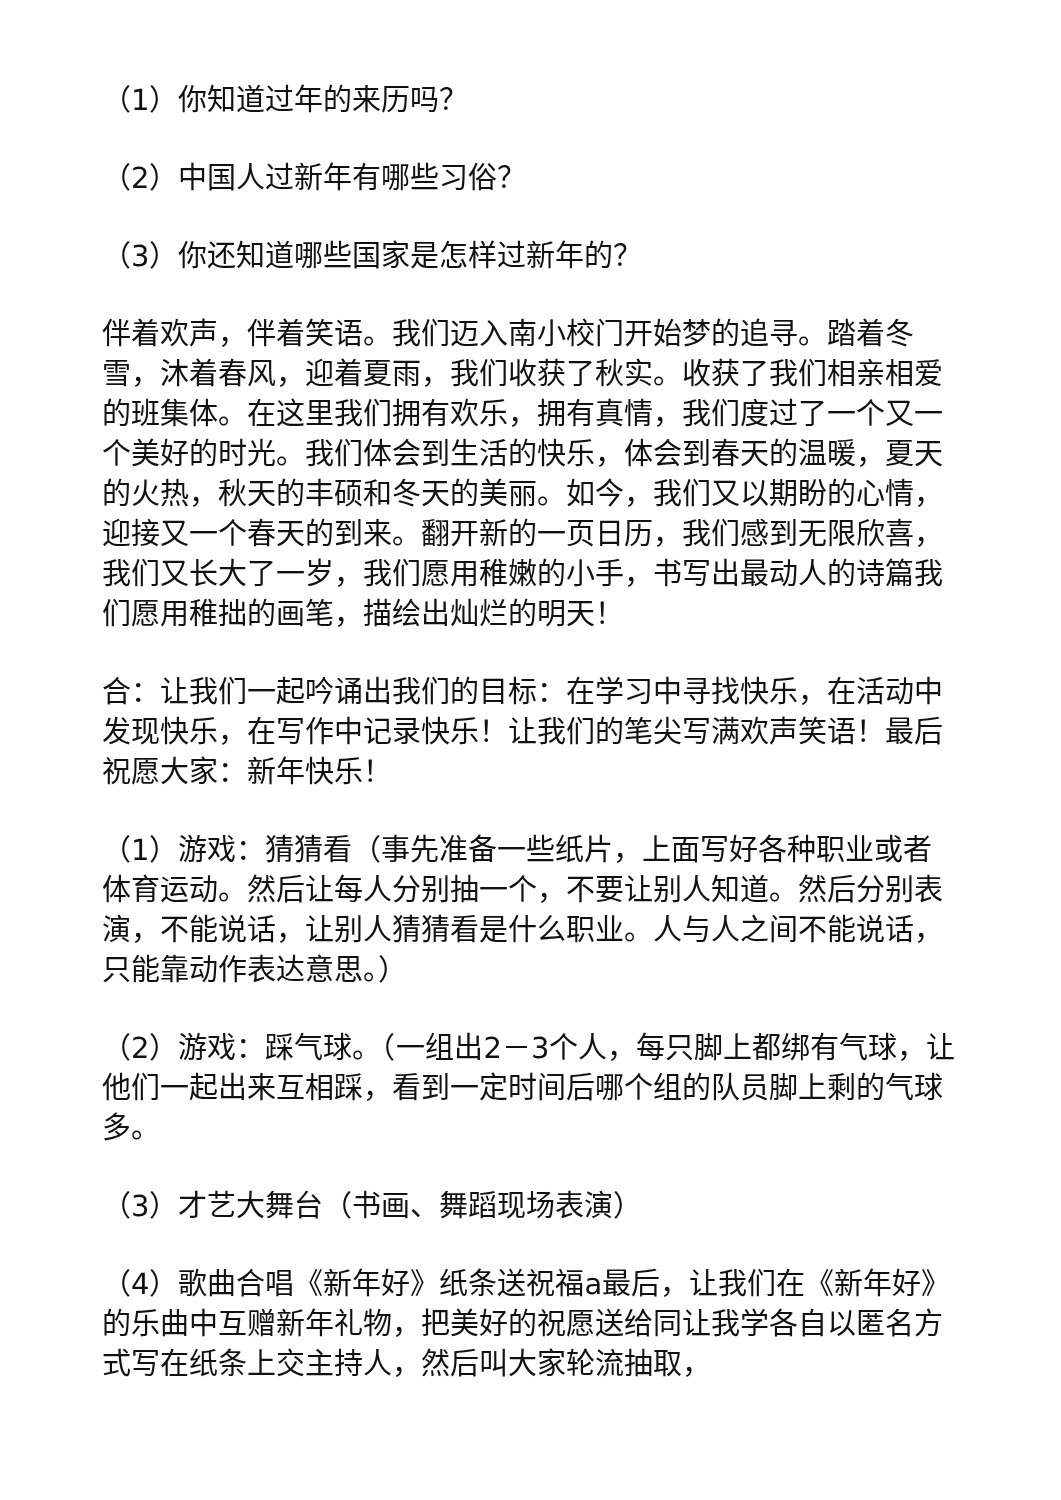（1）你知道过年的来历吗？
（2）中国人过新年有哪些习俗？
（3）你还知道哪些国家是怎样过新年的？
伴着欢声，伴着笑语。我们迈入南小校门开始梦的追寻。踏着冬雪，沐着春风，迎着夏雨，我们收获了秋实。收获了我们相亲相爱的班集体。在这里我们拥有欢乐，拥有真情，我们度过了一个又一个美好的时光。我们体会到生活的快乐，体会到春天的温暖，夏天的火热，秋天的丰硕和冬天的美丽。如今，我们又以期盼的心情，迎接又一个春天的到来。翻开新的一页日历，我们感到无限欣喜，我们又长大了一岁，我们愿用稚嫩的小手，书写出最动人的诗篇我们愿用稚拙的画笔，描绘出灿烂的明天！
合：让我们一起吟诵出我们的目标：在学习中寻找快乐，在活动中发现快乐，在写作中记录快乐！让我们的笔尖写满欢声笑语！最后祝愿大家：新年快乐！
（1）游戏：猜猜看（事先准备一些纸片，上面写好各种职业或者体育运动。然后让每人分别抽一个，不要让别人知道。然后分别表演，不能说话，让别人猜猜看是什么职业。人与人之间不能说话，只能靠动作表达意思。）
（2）游戏：踩气球。（一组出2－3个人，每只脚上都绑有气球，让他们一起出来互相踩，看到一定时间后哪个组的队员脚上剩的气球多。
（3）才艺大舞台（书画、舞蹈现场表演）
（4）歌曲合唱《新年好》纸条送祝福a最后，让我们在《新年好》的乐曲中互赠新年礼物，把美好的祝愿送给同让我学各自以匿名方式写在纸条上交主持人，然后叫大家轮流抽取，